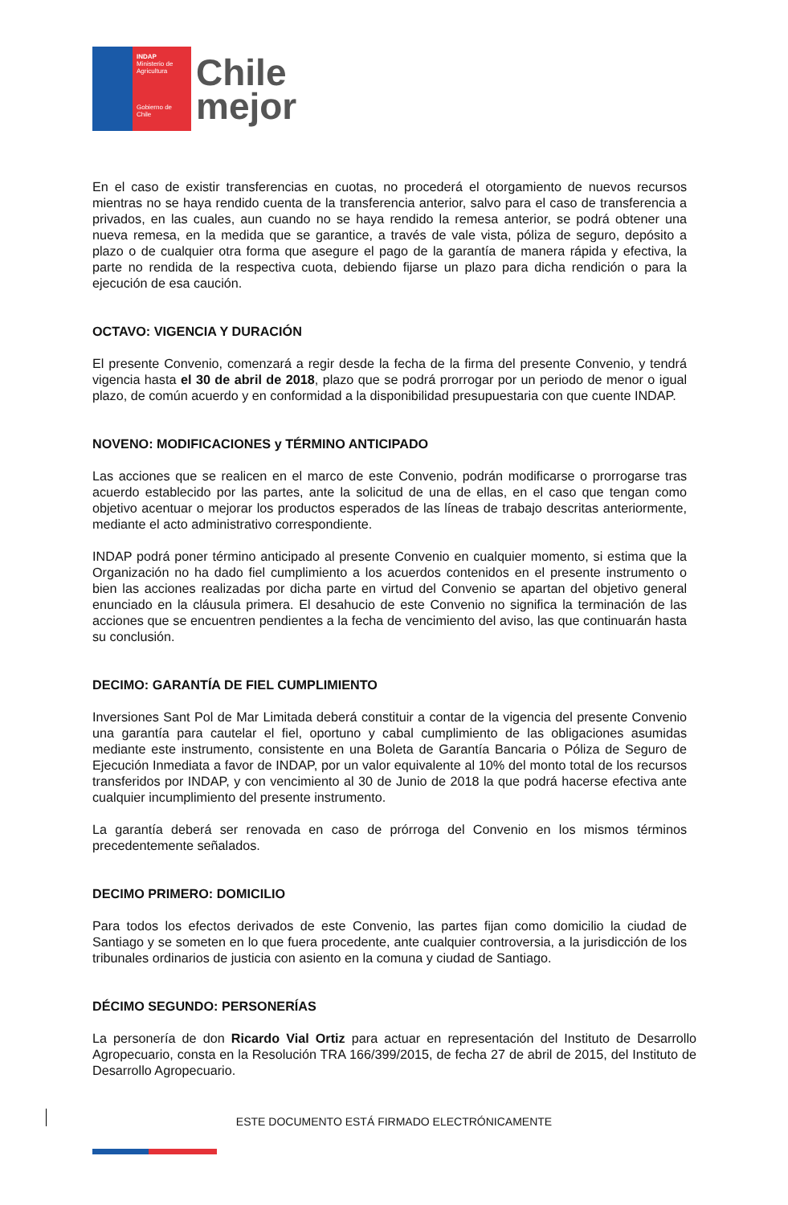INDAP
Ministerio de Agricultura
Gobierno de Chile
Chile
mejor
En el caso de existir transferencias en cuotas, no procederá el otorgamiento de nuevos recursos mientras no se haya rendido cuenta de la transferencia anterior, salvo para el caso de transferencia a privados, en las cuales, aun cuando no se haya rendido la remesa anterior, se podrá obtener una nueva remesa, en la medida que se garantice, a través de vale vista, póliza de seguro, depósito a plazo o de cualquier otra forma que asegure el pago de la garantía de manera rápida y efectiva, la parte no rendida de la respectiva cuota, debiendo fijarse un plazo para dicha rendición o para la ejecución de esa caución.
OCTAVO: VIGENCIA Y DURACIÓN
El presente Convenio, comenzará a regir desde la fecha de la firma del presente Convenio, y tendrá vigencia hasta el 30 de abril de 2018, plazo que se podrá prorrogar por un periodo de menor o igual plazo, de común acuerdo y en conformidad a la disponibilidad presupuestaria con que cuente INDAP.
NOVENO: MODIFICACIONES y TÉRMINO ANTICIPADO
Las acciones que se realicen en el marco de este Convenio, podrán modificarse o prorrogarse tras acuerdo establecido por las partes, ante la solicitud de una de ellas, en el caso que tengan como objetivo acentuar o mejorar los productos esperados de las líneas de trabajo descritas anteriormente, mediante el acto administrativo correspondiente.
INDAP podrá poner término anticipado al presente Convenio en cualquier momento, si estima que la Organización no ha dado fiel cumplimiento a los acuerdos contenidos en el presente instrumento o bien las acciones realizadas por dicha parte en virtud del Convenio se apartan del objetivo general enunciado en la cláusula primera. El desahucio de este Convenio no significa la terminación de las acciones que se encuentren pendientes a la fecha de vencimiento del aviso, las que continuarán hasta su conclusión.
DECIMO: GARANTÍA DE FIEL CUMPLIMIENTO
Inversiones Sant Pol de Mar Limitada deberá constituir a contar de la vigencia del presente Convenio una garantía para cautelar el fiel, oportuno y cabal cumplimiento de las obligaciones asumidas mediante este instrumento, consistente en una Boleta de Garantía Bancaria o Póliza de Seguro de Ejecución Inmediata a favor de INDAP, por un valor equivalente al 10% del monto total de los recursos transferidos por INDAP, y con vencimiento al 30 de Junio de 2018 la que podrá hacerse efectiva ante cualquier incumplimiento del presente instrumento.
La garantía deberá ser renovada en caso de prórroga del Convenio en los mismos términos precedentemente señalados.
DECIMO PRIMERO: DOMICILIO
Para todos los efectos derivados de este Convenio, las partes fijan como domicilio la ciudad de Santiago y se someten en lo que fuera procedente, ante cualquier controversia, a la jurisdicción de los tribunales ordinarios de justicia con asiento en la comuna y ciudad de Santiago.
DÉCIMO SEGUNDO: PERSONERÍAS
La personería de don Ricardo Vial Ortiz para actuar en representación del Instituto de Desarrollo Agropecuario, consta en la Resolución TRA 166/399/2015, de fecha 27 de abril de 2015, del Instituto de Desarrollo Agropecuario.
ESTE DOCUMENTO ESTÁ FIRMADO ELECTRÓNICAMENTE